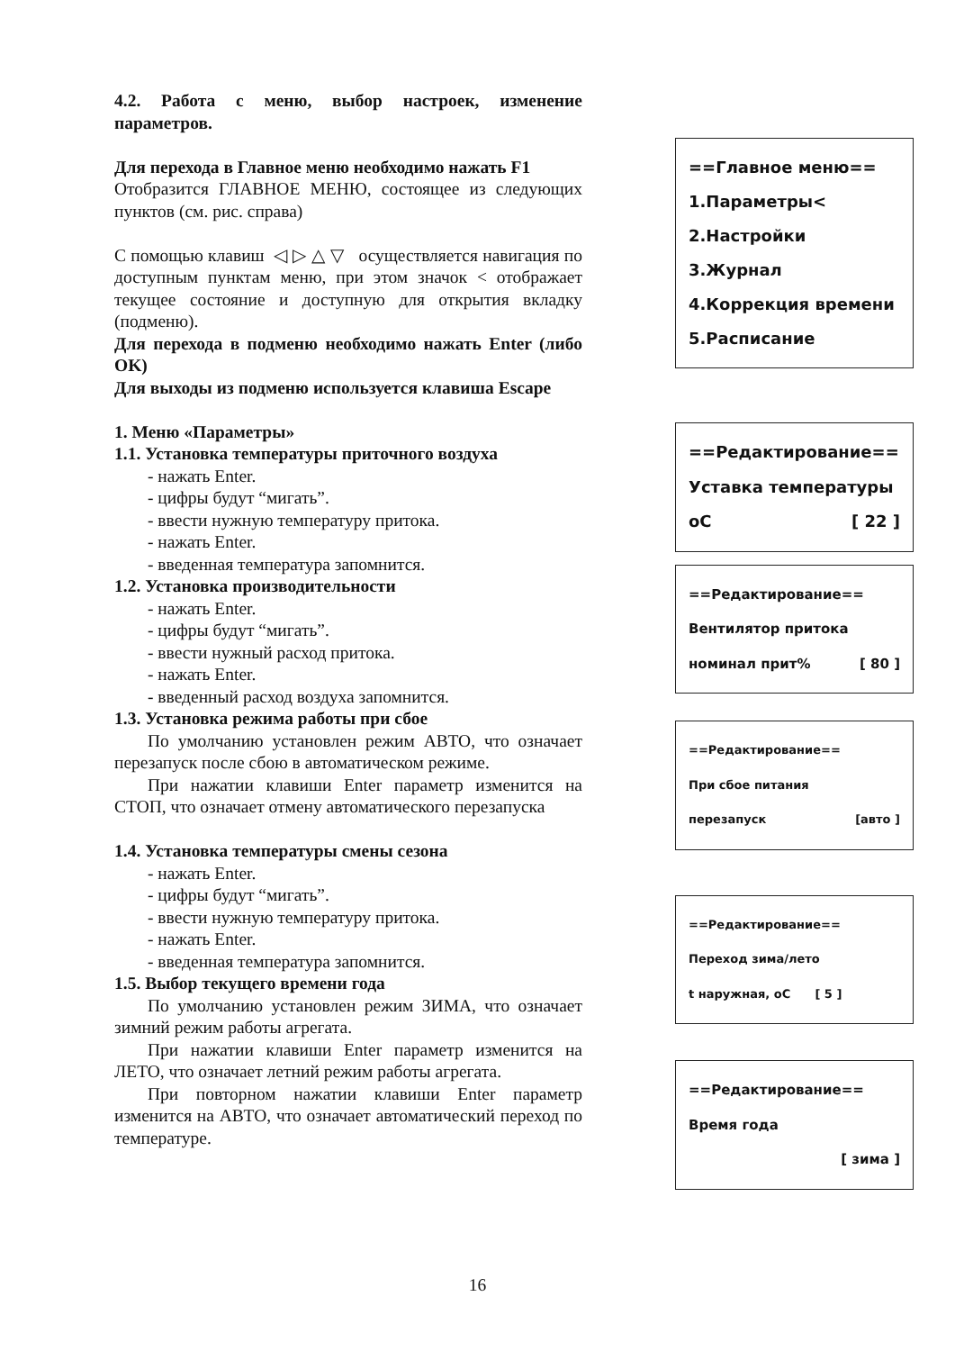4.2. Работа с меню, выбор настроек, изменение параметров.
Для перехода в Главное меню необходимо нажать F1
Отобразится ГЛАВНОЕ МЕНЮ, состоящее из следующих пунктов (см. рис. справа)
С помощью клавиш ◁ ▷ △ ▽ осуществляется навигация по доступным пунктам меню, при этом значок < отображает текущее состояние и доступную для открытия вкладку (подменю).
Для перехода в подменю необходимо нажать Enter (либо OK)
Для выходы из подменю используется клавиша Escape
1. Меню «Параметры»
1.1. Установка температуры приточного воздуха
- нажать Enter.
- цифры будут “мигать”.
- ввести нужную температуру притока.
- нажать Enter.
- введенная температура запомнится.
1.2. Установка производительности
- нажать Enter.
- цифры будут “мигать”.
- ввести нужный расход притока.
- нажать Enter.
- введенный расход воздуха запомнится.
1.3. Установка режима работы при сбое
По умолчанию установлен режим АВТО, что означает перезапуск после сбою в автоматическом режиме.
При нажатии клавиши Enter параметр изменится на СТОП, что означает отмену автоматического перезапуска
1.4. Установка температуры смены сезона
- нажать Enter.
- цифры будут “мигать”.
- ввести нужную температуру притока.
- нажать Enter.
- введенная температура запомнится.
1.5. Выбор текущего времени года
По умолчанию установлен режим ЗИМА, что означает зимний режим работы агрегата.
При нажатии клавиши Enter параметр изменится на ЛЕТО, что означает летний режим работы агрегата.
При повторном нажатии клавиши Enter параметр изменится на АВТО, что означает автоматический переход по температуре.
==Главное меню==
1.Параметры<
2.Настройки
3.Журнал
4.Коррекция времени
5.Расписание
==Редактирование==
Уставка температуры
оС [ 22 ]
==Редактирование==
Вентилятор притока
номинал прит% [ 80 ]
==Редактирование==
При сбое питания
перезапуск [авто ]
==Редактирование==
Переход зима/лето
t наружная, оС [ 5 ]
==Редактирование==
Время года
[ зима ]
16